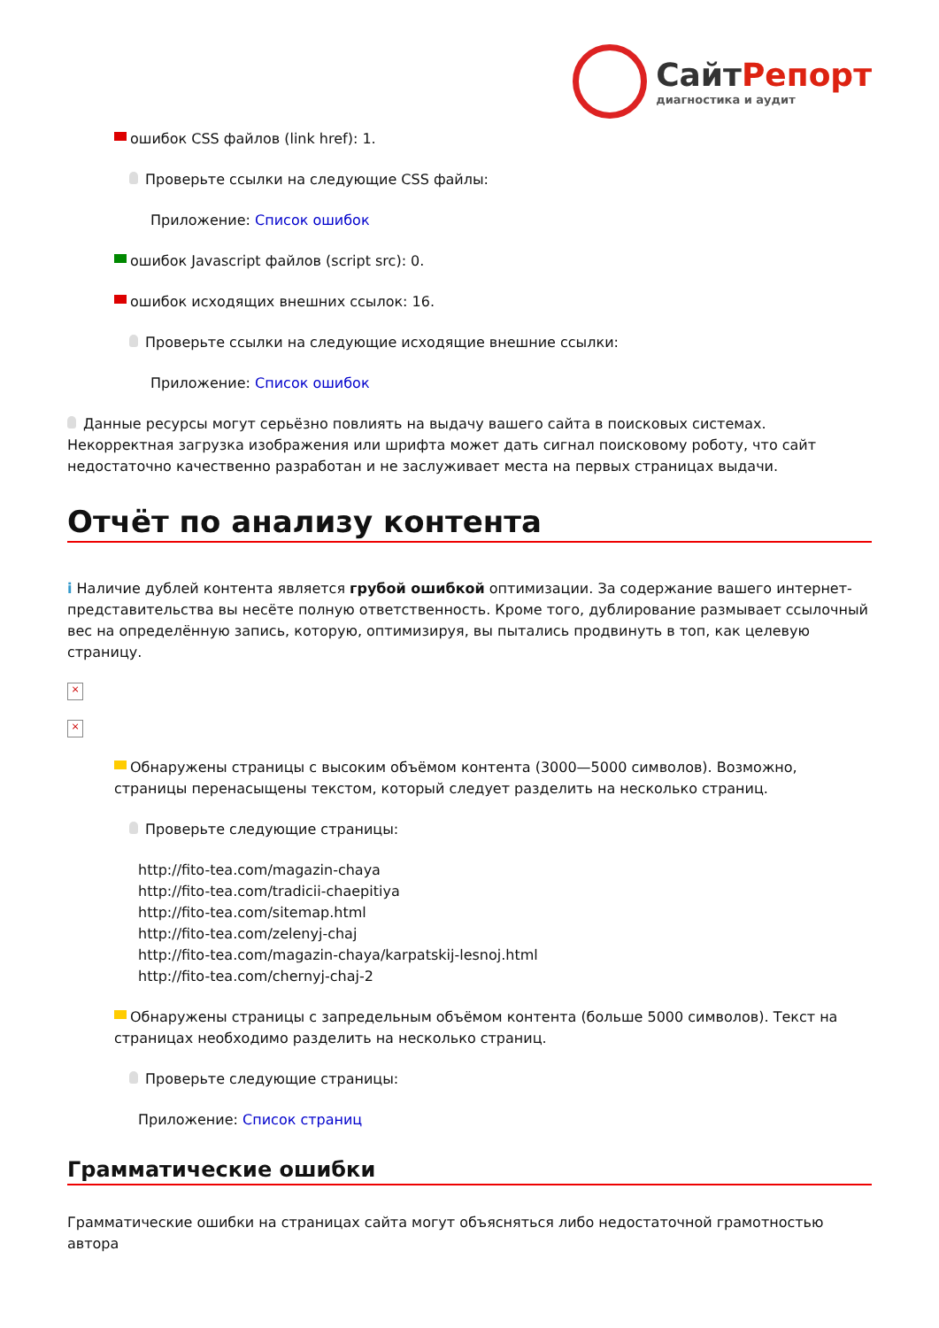СайтРепорт
диагностика и аудит
ошибок CSS файлов (link href): 1.
Проверьте ссылки на следующие CSS файлы:
Приложение: Список ошибок
ошибок Javascript файлов (script src): 0.
ошибок исходящих внешних ссылок: 16.
Проверьте ссылки на следующие исходящие внешние ссылки:
Приложение: Список ошибок
Данные ресурсы могут серьёзно повлиять на выдачу вашего сайта в поисковых системах. Некорректная загрузка изображения или шрифта может дать сигнал поисковому роботу, что сайт недостаточно качественно разработан и не заслуживает места на первых страницах выдачи.
Отчёт по анализу контента
i Наличие дублей контента является грубой ошибкой оптимизации. За содержание вашего интернет-представительства вы несёте полную ответственность. Кроме того, дублирование размывает ссылочный вес на определённую запись, которую, оптимизируя, вы пытались продвинуть в топ, как целевую страницу.
×
×
Обнаружены страницы с высоким объёмом контента (3000—5000 символов). Возможно, страницы перенасыщены текстом, который следует разделить на несколько страниц.
Проверьте следующие страницы:
http://fito-tea.com/magazin-chaya
http://fito-tea.com/tradicii-chaepitiya
http://fito-tea.com/sitemap.html
http://fito-tea.com/zelenyj-chaj
http://fito-tea.com/magazin-chaya/karpatskij-lesnoj.html
http://fito-tea.com/chernyj-chaj-2
Обнаружены страницы с запредельным объёмом контента (больше 5000 символов). Текст на страницах необходимо разделить на несколько страниц.
Проверьте следующие страницы:
Приложение: Список страниц
Грамматические ошибки
Грамматические ошибки на страницах сайта могут объясняться либо недостаточной грамотностью автора